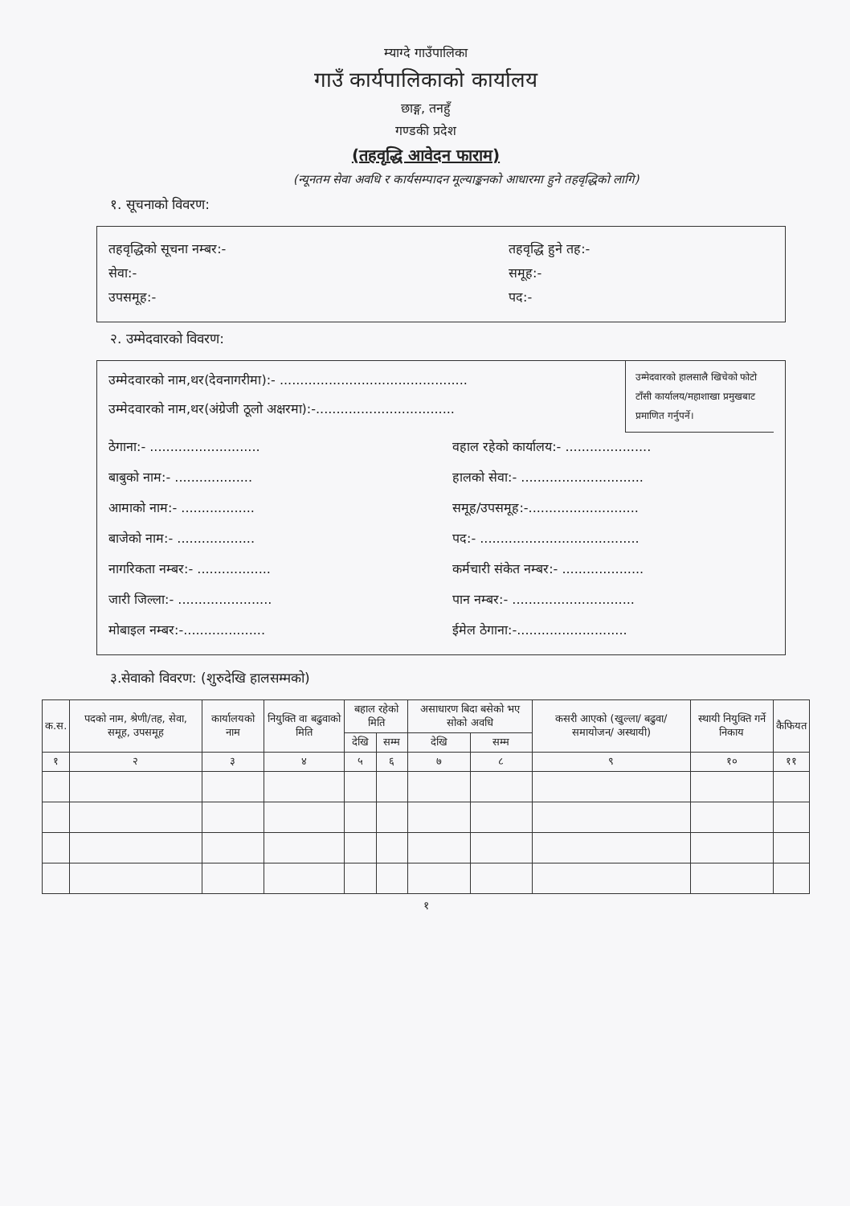म्याग्दे गाउँपालिका
गाउँ कार्यपालिकाको कार्यालय
छाङ्ग, तनहुँ
गण्डकी प्रदेश
(तहवृद्धि आवेदन फाराम)
(न्यूनतम सेवा अवधि र कार्यसम्पादन मूल्याङ्कनको आधारमा हुने तहवृद्धिको लागि)
१. सूचनाको विवरण:
तहवृद्धिको सूचना नम्बर:- तहवृद्धि हुने तह:-
सेवा:- समूह:-
उपसमूह:- पद:-
२. उम्मेदवारको विवरण:
उम्मेदवारको नाम,थर(देवनागरीमा):- ..............................................
उम्मेदवारको नाम,थर(अंग्रेजी ठूलो अक्षरमा):-..................................
उम्मेदवारको हालसालै खिचेको फोटो टाँसी कार्यालय/महाशाखा प्रमुखबाट प्रमाणित गर्नुपर्ने।
ठेगाना:- ........................... वहाल रहेको कार्यालय:- .....................
बाबुको नाम:- ................... हालको सेवा:- ..............................
आमाको नाम:- .................. समूह/उपसमूह:-...........................
बाजेको नाम:- ................... पद:- .......................................
नागरिकता नम्बर:- .................. कर्मचारी संकेत नम्बर:- ....................
जारी जिल्ला:- ....................... पान नम्बर:- ..............................
मोबाइल नम्बर:-.................... ईमेल ठेगाना:-...........................
३.सेवाको विवरण: (शुरुदेखि हालसम्मको)
| क.स. | पदको नाम, श्रेणी/तह, सेवा, समूह, उपसमूह | कार्यालयको नाम | नियुक्ति वा बढुवाको मिति | बहाल रहेको मिति | | असाधारण बिदा बसेको भए सोको अवधि | | कसरी आएको (खुल्ला/ बढुवा/ समायोजन/ अस्थायी) | स्थायी नियुक्ति गर्ने निकाय | कैफियत |
| --- | --- | --- | --- | --- | --- | --- | --- | --- | --- | --- |
| | | | | देखि | सम्म | देखि | सम्म | | | |
| १ | २ | ३ | ४ | ५ | ६ | ७ | ८ | ९ | १० | ११ |
१